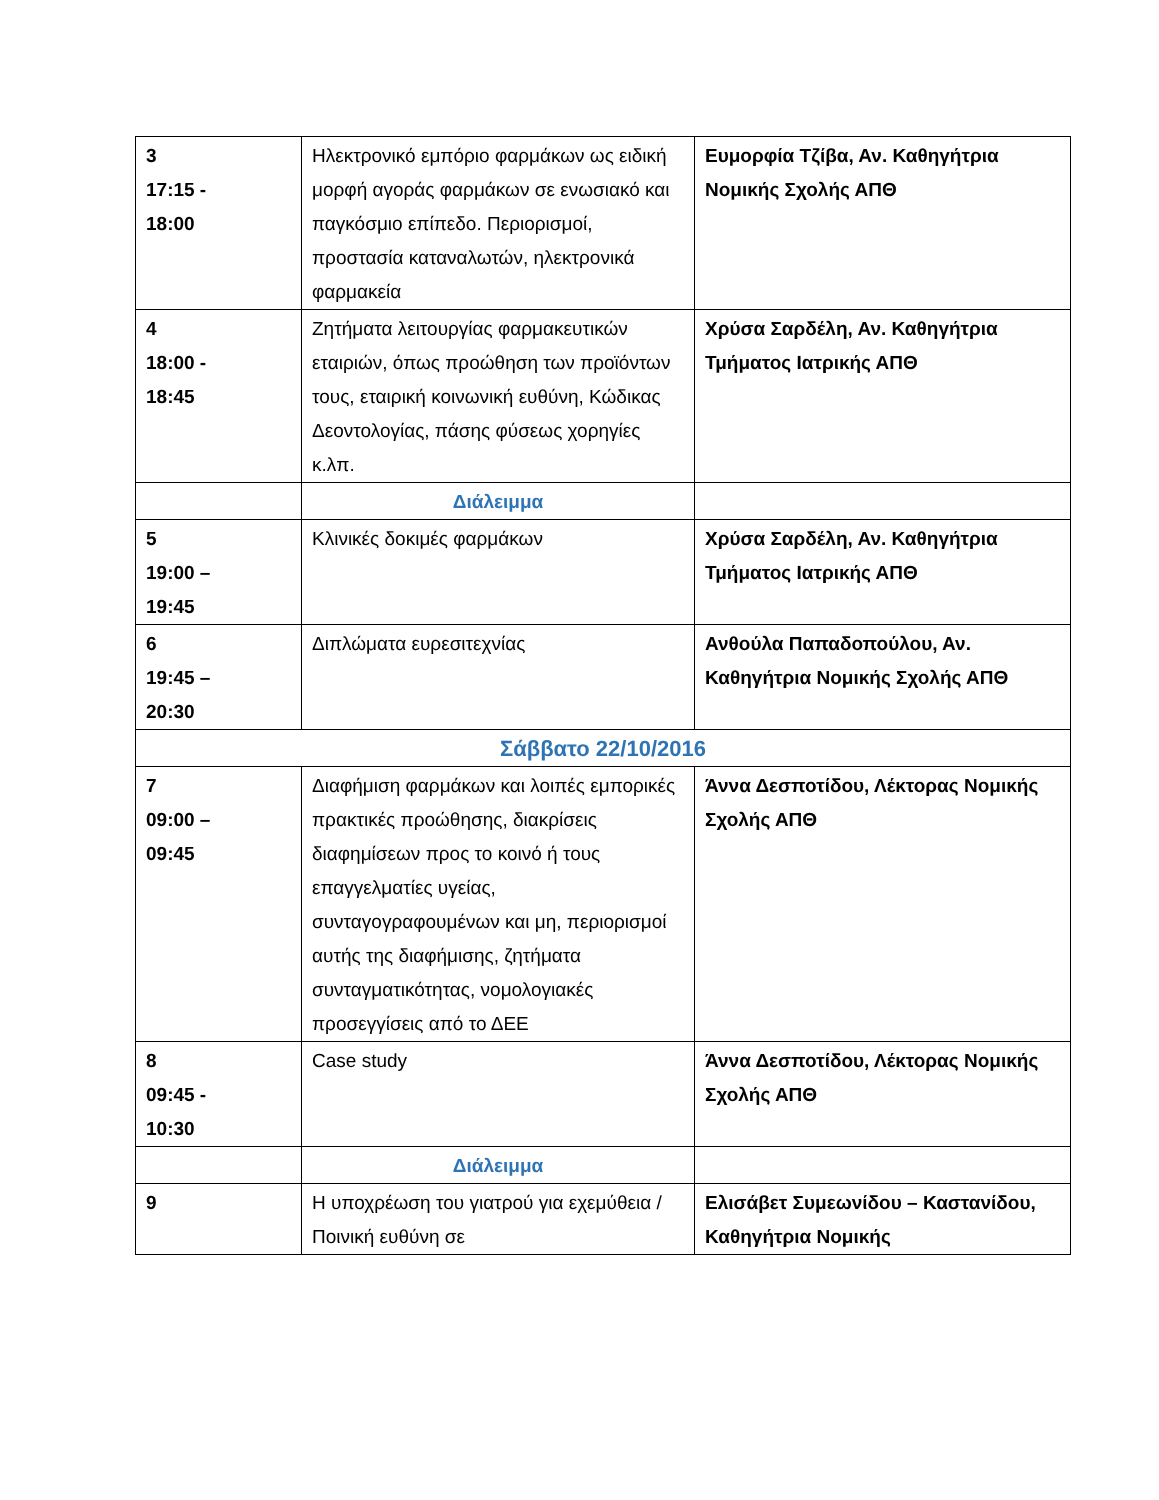| 3 17:15 - 18:00 | Ηλεκτρονικό εμπόριο φαρμάκων ως ειδική μορφή αγοράς φαρμάκων σε ενωσιακό και παγκόσμιο επίπεδο. Περιορισμοί, προστασία καταναλωτών, ηλεκτρονικά φαρμακεία | Ευμορφία Τζίβα, Αν. Καθηγήτρια Νομικής Σχολής ΑΠΘ |
| 4 18:00 - 18:45 | Ζητήματα λειτουργίας φαρμακευτικών εταιριών, όπως προώθηση των προϊόντων τους, εταιρική κοινωνική ευθύνη, Κώδικας Δεοντολογίας, πάσης φύσεως χορηγίες κ.λπ. | Χρύσα Σαρδέλη, Αν. Καθηγήτρια Τμήματος Ιατρικής ΑΠΘ |
| | Διάλειμμα | |
| 5 19:00 – 19:45 | Κλινικές δοκιμές φαρμάκων | Χρύσα Σαρδέλη, Αν. Καθηγήτρια Τμήματος Ιατρικής ΑΠΘ |
| 6 19:45 – 20:30 | Διπλώματα ευρεσιτεχνίας | Ανθούλα Παπαδοπούλου, Αν. Καθηγήτρια Νομικής Σχολής ΑΠΘ |
| Σάββατο 22/10/2016 | | |
| 7 09:00 – 09:45 | Διαφήμιση φαρμάκων και λοιπές εμπορικές πρακτικές προώθησης, διακρίσεις διαφημίσεων προς το κοινό ή τους επαγγελματίες υγείας, συνταγογραφουμένων και μη, περιορισμοί αυτής της διαφήμισης, ζητήματα συνταγματικότητας, νομολογιακές προσεγγίσεις από το ΔΕΕ | Άννα Δεσποτίδου, Λέκτορας Νομικής Σχολής ΑΠΘ |
| 8 09:45 - 10:30 | Case study | Άννα Δεσποτίδου, Λέκτορας Νομικής Σχολής ΑΠΘ |
| | Διάλειμμα | |
| 9 | Η υποχρέωση του γιατρού για εχεμύθεια / Ποινική ευθύνη σε | Ελισάβετ Συμεωνίδου – Καστανίδου, Καθηγήτρια Νομικής |